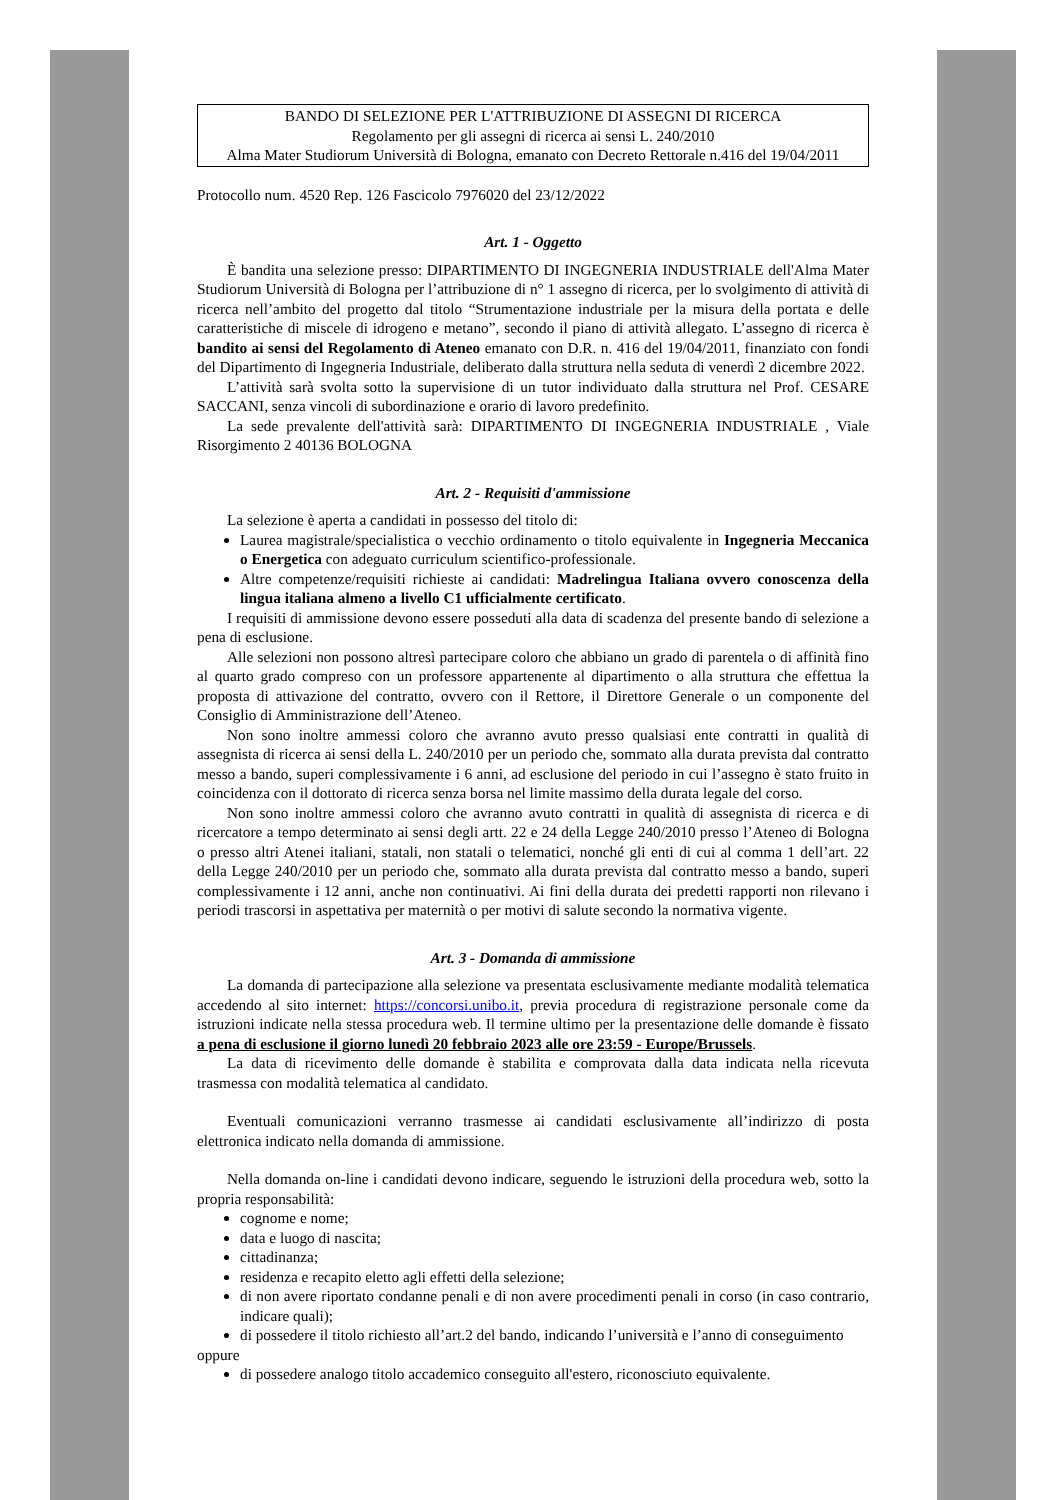BANDO DI SELEZIONE PER L'ATTRIBUZIONE DI ASSEGNI DI RICERCA
Regolamento per gli assegni di ricerca ai sensi L. 240/2010
Alma Mater Studiorum Università di Bologna, emanato con Decreto Rettorale n.416 del 19/04/2011
Protocollo num. 4520 Rep. 126 Fascicolo 7976020 del 23/12/2022
Art. 1 - Oggetto
È bandita una selezione presso: DIPARTIMENTO DI INGEGNERIA INDUSTRIALE dell'Alma Mater Studiorum Università di Bologna per l’attribuzione di n° 1 assegno di ricerca, per lo svolgimento di attività di ricerca nell’ambito del progetto dal titolo “Strumentazione industriale per la misura della portata e delle caratteristiche di miscele di idrogeno e metano”, secondo il piano di attività allegato. L’assegno di ricerca è bandito ai sensi del Regolamento di Ateneo emanato con D.R. n. 416 del 19/04/2011, finanziato con fondi del Dipartimento di Ingegneria Industriale, deliberato dalla struttura nella seduta di venerdì 2 dicembre 2022.
L’attività sarà svolta sotto la supervisione di un tutor individuato dalla struttura nel Prof. CESARE SACCANI, senza vincoli di subordinazione e orario di lavoro predefinito.
La sede prevalente dell'attività sarà: DIPARTIMENTO DI INGEGNERIA INDUSTRIALE , Viale Risorgimento 2 40136 BOLOGNA
Art. 2 - Requisiti d'ammissione
La selezione è aperta a candidati in possesso del titolo di:
Laurea magistrale/specialistica o vecchio ordinamento o titolo equivalente in Ingegneria Meccanica o Energetica con adeguato curriculum scientifico-professionale.
Altre competenze/requisiti richieste ai candidati: Madrelingua Italiana ovvero conoscenza della lingua italiana almeno a livello C1 ufficialmente certificato.
I requisiti di ammissione devono essere posseduti alla data di scadenza del presente bando di selezione a pena di esclusione.
Alle selezioni non possono altresì partecipare coloro che abbiano un grado di parentela o di affinità fino al quarto grado compreso con un professore appartenente al dipartimento o alla struttura che effettua la proposta di attivazione del contratto, ovvero con il Rettore, il Direttore Generale o un componente del Consiglio di Amministrazione dell’Ateneo.
Non sono inoltre ammessi coloro che avranno avuto presso qualsiasi ente contratti in qualità di assegnista di ricerca ai sensi della L. 240/2010 per un periodo che, sommato alla durata prevista dal contratto messo a bando, superi complessivamente i 6 anni, ad esclusione del periodo in cui l’assegno è stato fruito in coincidenza con il dottorato di ricerca senza borsa nel limite massimo della durata legale del corso.
Non sono inoltre ammessi coloro che avranno avuto contratti in qualità di assegnista di ricerca e di ricercatore a tempo determinato ai sensi degli artt. 22 e 24 della Legge 240/2010 presso l’Ateneo di Bologna o presso altri Atenei italiani, statali, non statali o telematici, nonché gli enti di cui al comma 1 dell’art. 22 della Legge 240/2010 per un periodo che, sommato alla durata prevista dal contratto messo a bando, superi complessivamente i 12 anni, anche non continuativi. Ai fini della durata dei predetti rapporti non rilevano i periodi trascorsi in aspettativa per maternità o per motivi di salute secondo la normativa vigente.
Art. 3 - Domanda di ammissione
La domanda di partecipazione alla selezione va presentata esclusivamente mediante modalità telematica accedendo al sito internet: https://concorsi.unibo.it, previa procedura di registrazione personale come da istruzioni indicate nella stessa procedura web. Il termine ultimo per la presentazione delle domande è fissato a pena di esclusione il giorno lunedì 20 febbraio 2023 alle ore 23:59 - Europe/Brussels.
La data di ricevimento delle domande è stabilita e comprovata dalla data indicata nella ricevuta trasmessa con modalità telematica al candidato.
Eventuali comunicazioni verranno trasmesse ai candidati esclusivamente all’indirizzo di posta elettronica indicato nella domanda di ammissione.
Nella domanda on-line i candidati devono indicare, seguendo le istruzioni della procedura web, sotto la propria responsabilità:
cognome e nome;
data e luogo di nascita;
cittadinanza;
residenza e recapito eletto agli effetti della selezione;
di non avere riportato condanne penali e di non avere procedimenti penali in corso (in caso contrario, indicare quali);
di possedere il titolo richiesto all’art.2 del bando, indicando l’università e l’anno di conseguimento
oppure
di possedere analogo titolo accademico conseguito all'estero, riconosciuto equivalente.